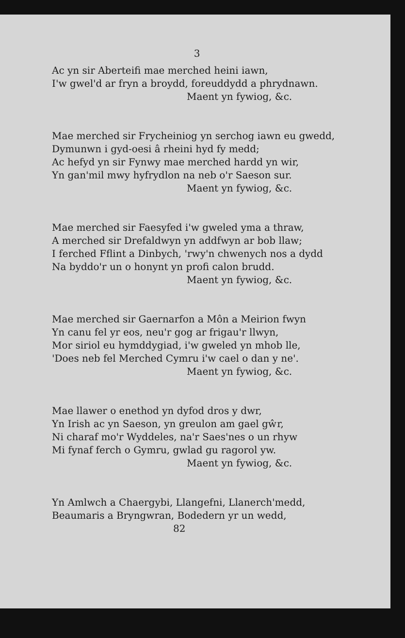3
Ac yn sir Aberteifi mae merched heini iawn,
I'w gwel'd ar fryn a broydd, foreuddydd a phrydnawn.
Maent yn fywiog, &c.
Mae merched sir Frycheiniog yn serchog iawn eu gwedd,
Dymunwn i gyd-oesi â rheini hyd fy medd;
Ac hefyd yn sir Fynwy mae merched hardd yn wir,
Yn gan'mil mwy hyfrydlon na neb o'r Saeson sur.
Maent yn fywiog, &c.
Mae merched sir Faesyfed i'w gweled yma a thraw,
A merched sir Drefaldwyn yn addfwyn ar bob llaw;
I ferched Fflint a Dinbych, 'rwy'n chwenych nos a dydd
Na byddo'r un o honynt yn profi calon brudd.
Maent yn fywiog, &c.
Mae merched sir Gaernarfon a Môn a Meirion fwyn
Yn canu fel yr eos, neu'r gog ar frigau'r llwyn,
Mor siriol eu hymddygiad, i'w gweled yn mhob lle,
'Does neb fel Merched Cymru i'w cael o dan y ne'.
Maent yn fywiog, &c.
Mae llawer o enethod yn dyfod dros y dwr,
Yn Irish ac yn Saeson, yn greulon am gael gŵr,
Ni charaf mo'r Wyddeles, na'r Saes'nes o un rhyw
Mi fynaf ferch o Gymru, gwlad gu ragorol yw.
Maent yn fywiog, &c.
Yn Amlwch a Chaergybi, Llangefni, Llanerch'medd,
Beaumaris a Bryngwran, Bodedern yr un wedd,
82